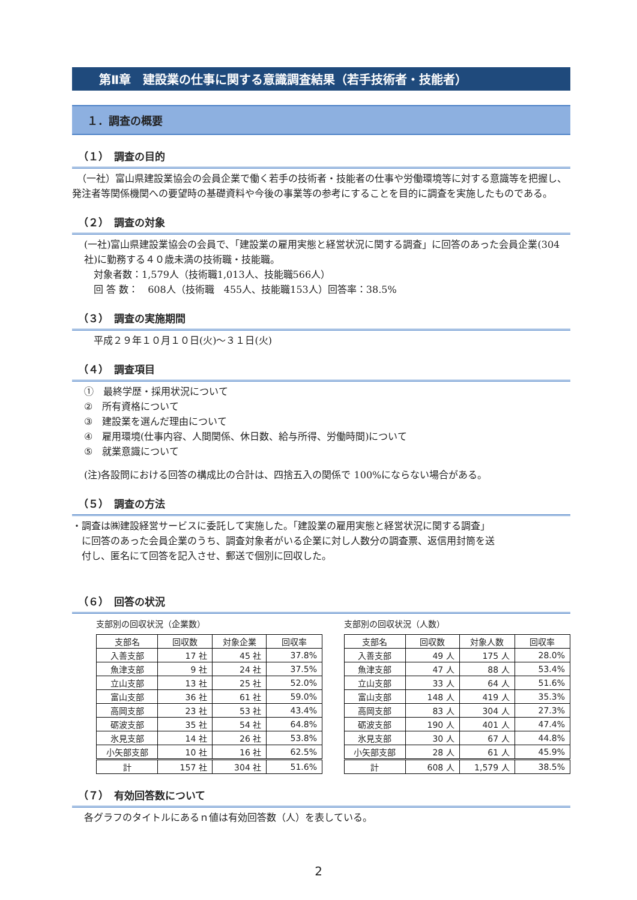第Ⅱ章　建設業の仕事に関する意識調査結果（若手技術者・技能者）
１．調査の概要
（１）　調査の目的
　（一社）富山県建設業協会の会員企業で働く若手の技術者・技能者の仕事や労働環境等に対する意識等を把握し、発注者等関係機関への要望時の基礎資料や今後の事業等の参考にすることを目的に調査を実施したものである。
（２）　調査の対象
(一社)富山県建設業協会の会員で、「建設業の雇用実態と経営状況に関する調査」に回答のあった会員企業(304 社)に勤務する４０歳未満の技術職・技能職。
　対象者数：1,579人（技術職1,013人、技能職566人）
　回 答 数：　608人（技術職　455人、技能職153人）回答率：38.5%
（３）　調査の実施期間
　平成２９年１０月１０日(火)～３１日(火)
（４）　調査項目
①　最終学歴・採用状況について
②　所有資格について
③　建設業を選んだ理由について
④　雇用環境(仕事内容、人間関係、休日数、給与所得、労働時間)について
⑤　就業意識について
(注)各設問における回答の構成比の合計は、四捨五入の関係で 100%にならない場合がある。
（５）　調査の方法
・調査は㈱建設経営サービスに委託して実施した。「建設業の雇用実態と経営状況に関する調査」
　に回答のあった会員企業のうち、調査対象者がいる企業に対し人数分の調査票、返信用封筒を送
　付し、匿名にて回答を記入させ、郵送で個別に回収した。
（６）　回答の状況
支部別の回収状況（企業数）
| 支部名 | 回収数 | 対象企業 | 回収率 |
| --- | --- | --- | --- |
| 入善支部 | 17 社 | 45 社 | 37.8% |
| 魚津支部 | 9 社 | 24 社 | 37.5% |
| 立山支部 | 13 社 | 25 社 | 52.0% |
| 富山支部 | 36 社 | 61 社 | 59.0% |
| 高岡支部 | 23 社 | 53 社 | 43.4% |
| 砺波支部 | 35 社 | 54 社 | 64.8% |
| 氷見支部 | 14 社 | 26 社 | 53.8% |
| 小矢部支部 | 10 社 | 16 社 | 62.5% |
| 計 | 157 社 | 304 社 | 51.6% |
支部別の回収状況（人数）
| 支部名 | 回収数 | 対象人数 | 回収率 |
| --- | --- | --- | --- |
| 入善支部 | 49 人 | 175 人 | 28.0% |
| 魚津支部 | 47 人 | 88 人 | 53.4% |
| 立山支部 | 33 人 | 64 人 | 51.6% |
| 富山支部 | 148 人 | 419 人 | 35.3% |
| 高岡支部 | 83 人 | 304 人 | 27.3% |
| 砺波支部 | 190 人 | 401 人 | 47.4% |
| 氷見支部 | 30 人 | 67 人 | 44.8% |
| 小矢部支部 | 28 人 | 61 人 | 45.9% |
| 計 | 608 人 | 1,579 人 | 38.5% |
（７）　有効回答数について
各グラフのタイトルにあるｎ値は有効回答数（人）を表している。
2